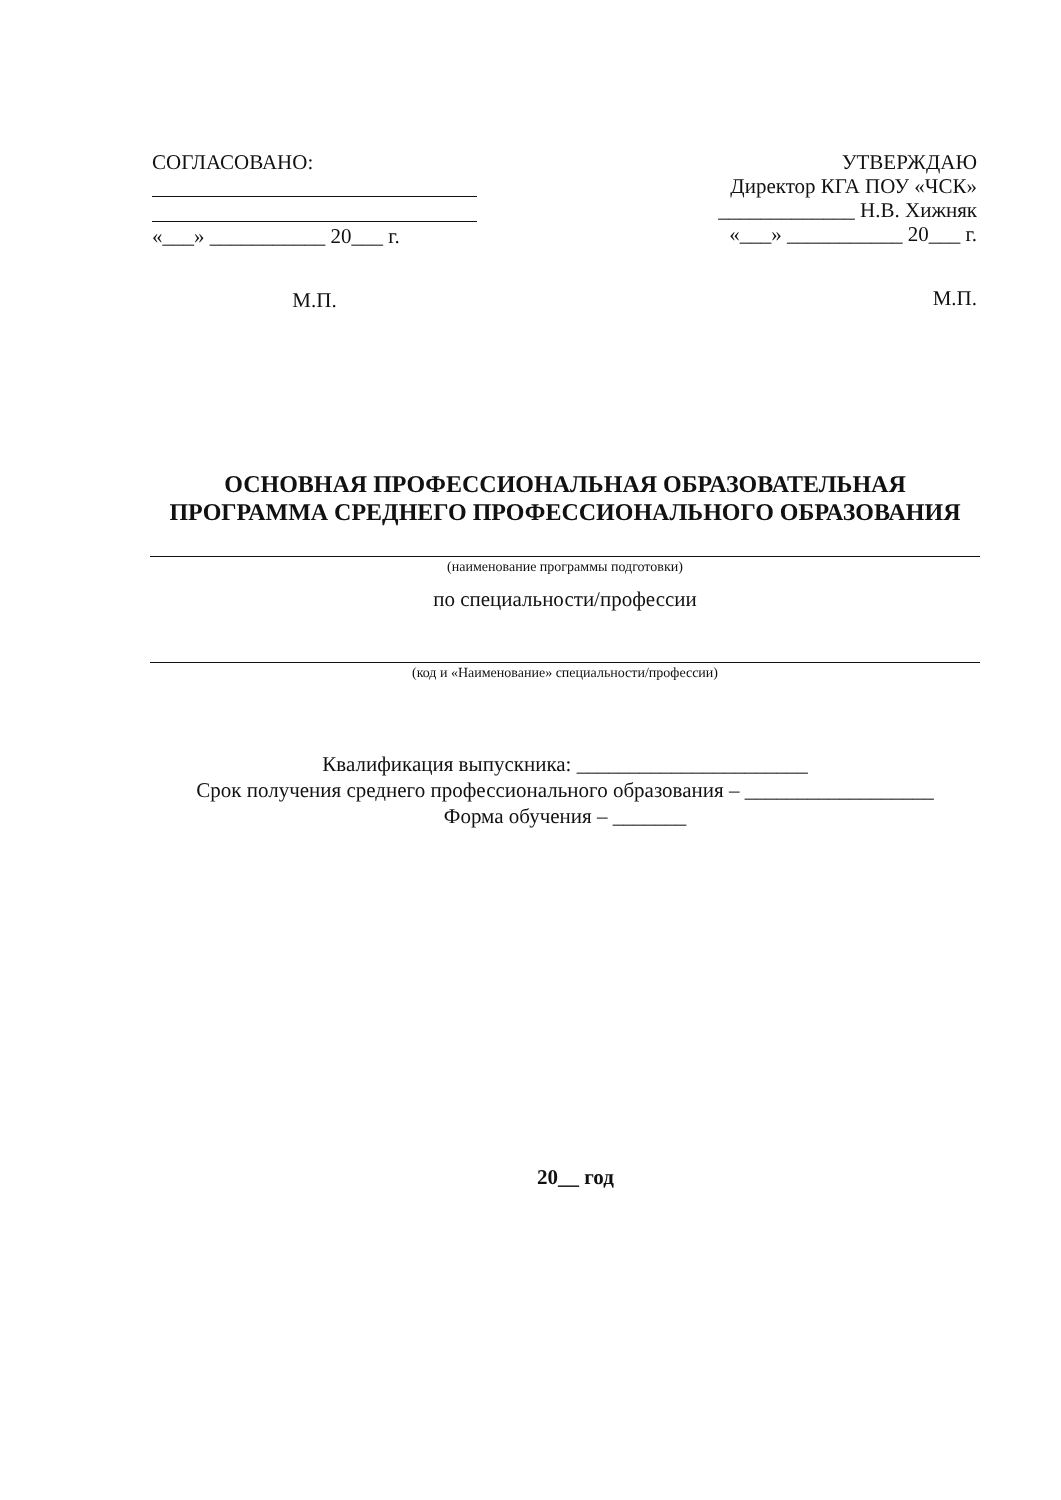СОГЛАСОВАНО:
«___» ___________ 20___ г.
М.П.
УТВЕРЖДАЮ
Директор КГА ПОУ «ЧСК»
_____________ Н.В. Хижняк
«___» ___________ 20___ г.
М.П.
ОСНОВНАЯ ПРОФЕССИОНАЛЬНАЯ ОБРАЗОВАТЕЛЬНАЯ
ПРОГРАММА СРЕДНЕГО ПРОФЕССИОНАЛЬНОГО ОБРАЗОВАНИЯ
(наименование программы подготовки)
по специальности/профессии
(код и «Наименование» специальности/профессии)
Квалификация выпускника: ______________________
Срок получения среднего профессионального образования – __________________
Форма обучения – _______
20__ год